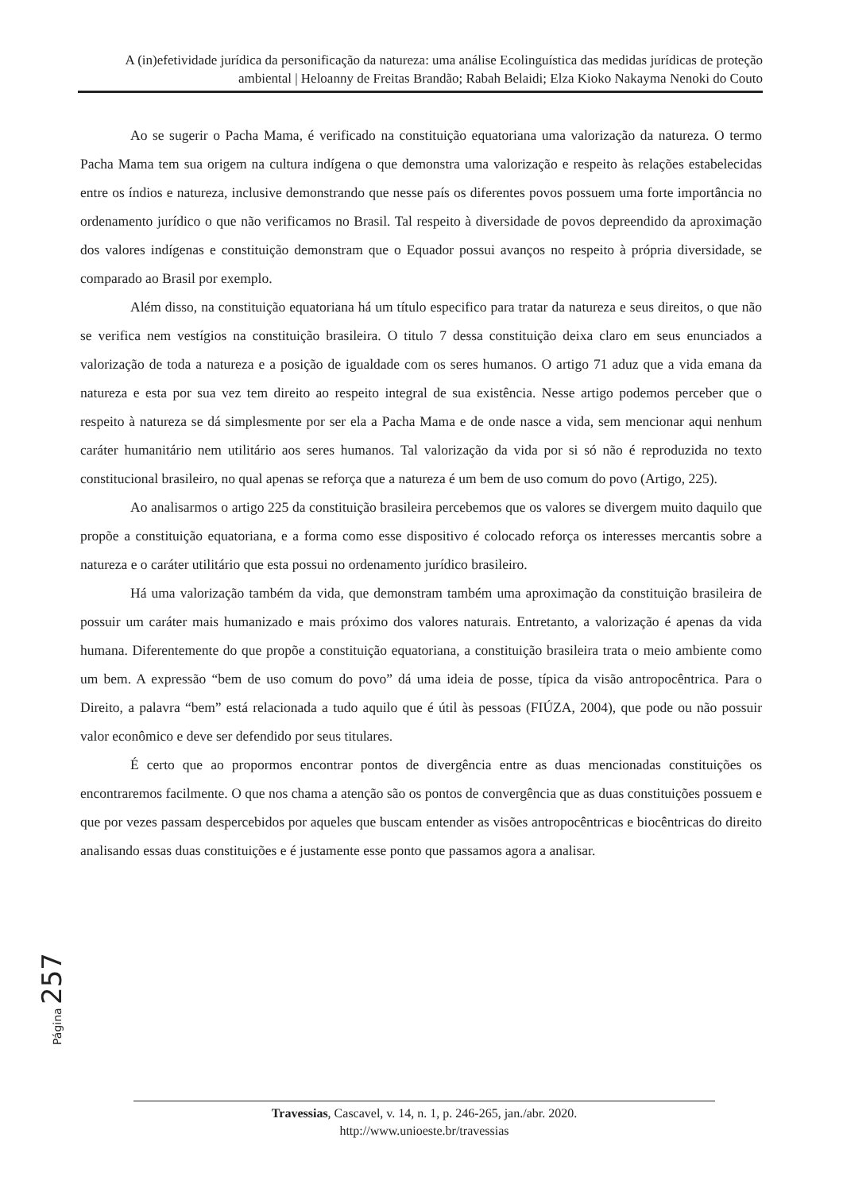A (in)efetividade jurídica da personificação da natureza: uma análise Ecolinguística das medidas jurídicas de proteção ambiental | Heloanny de Freitas Brandão; Rabah Belaidi; Elza Kioko Nakayma Nenoki do Couto
Ao se sugerir o Pacha Mama, é verificado na constituição equatoriana uma valorização da natureza. O termo Pacha Mama tem sua origem na cultura indígena o que demonstra uma valorização e respeito às relações estabelecidas entre os índios e natureza, inclusive demonstrando que nesse país os diferentes povos possuem uma forte importância no ordenamento jurídico o que não verificamos no Brasil. Tal respeito à diversidade de povos depreendido da aproximação dos valores indígenas e constituição demonstram que o Equador possui avanços no respeito à própria diversidade, se comparado ao Brasil por exemplo.
Além disso, na constituição equatoriana há um título especifico para tratar da natureza e seus direitos, o que não se verifica nem vestígios na constituição brasileira. O titulo 7 dessa constituição deixa claro em seus enunciados a valorização de toda a natureza e a posição de igualdade com os seres humanos. O artigo 71 aduz que a vida emana da natureza e esta por sua vez tem direito ao respeito integral de sua existência. Nesse artigo podemos perceber que o respeito à natureza se dá simplesmente por ser ela a Pacha Mama e de onde nasce a vida, sem mencionar aqui nenhum caráter humanitário nem utilitário aos seres humanos. Tal valorização da vida por si só não é reproduzida no texto constitucional brasileiro, no qual apenas se reforça que a natureza é um bem de uso comum do povo (Artigo, 225).
Ao analisarmos o artigo 225 da constituição brasileira percebemos que os valores se divergem muito daquilo que propõe a constituição equatoriana, e a forma como esse dispositivo é colocado reforça os interesses mercantis sobre a natureza e o caráter utilitário que esta possui no ordenamento jurídico brasileiro.
Há uma valorização também da vida, que demonstram também uma aproximação da constituição brasileira de possuir um caráter mais humanizado e mais próximo dos valores naturais. Entretanto, a valorização é apenas da vida humana. Diferentemente do que propõe a constituição equatoriana, a constituição brasileira trata o meio ambiente como um bem. A expressão “bem de uso comum do povo” dá uma ideia de posse, típica da visão antropocêntrica. Para o Direito, a palavra “bem” está relacionada a tudo aquilo que é útil às pessoas (FIÚZA, 2004), que pode ou não possuir valor econômico e deve ser defendido por seus titulares.
É certo que ao propormos encontrar pontos de divergência entre as duas mencionadas constituições os encontraremos facilmente. O que nos chama a atenção são os pontos de convergência que as duas constituições possuem e que por vezes passam despercebidos por aqueles que buscam entender as visões antropocêntricas e biocêntricas do direito analisando essas duas constituições e é justamente esse ponto que passamos agora a analisar.
Página 257
Travessias, Cascavel, v. 14, n. 1, p. 246-265, jan./abr. 2020.
http://www.unioeste.br/travessias